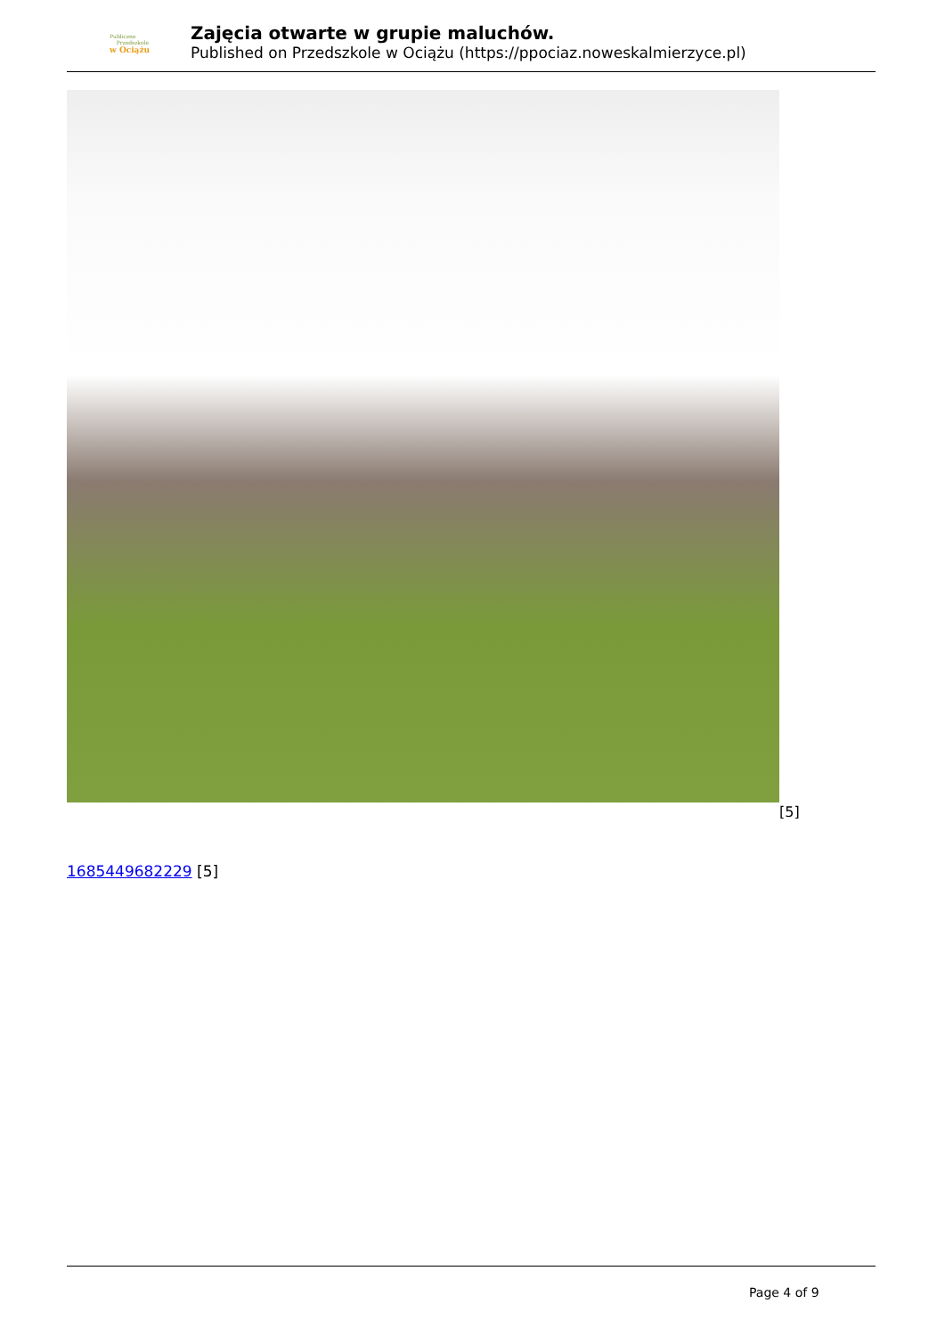Publiczne
Przedszkole
w Ociążu
Zajęcia otwarte w grupie maluchów.
Published on Przedszkole w Ociążu (https://ppociaz.noweskalmierzyce.pl)
[5]
1685449682229 [5]
Page 4 of 9